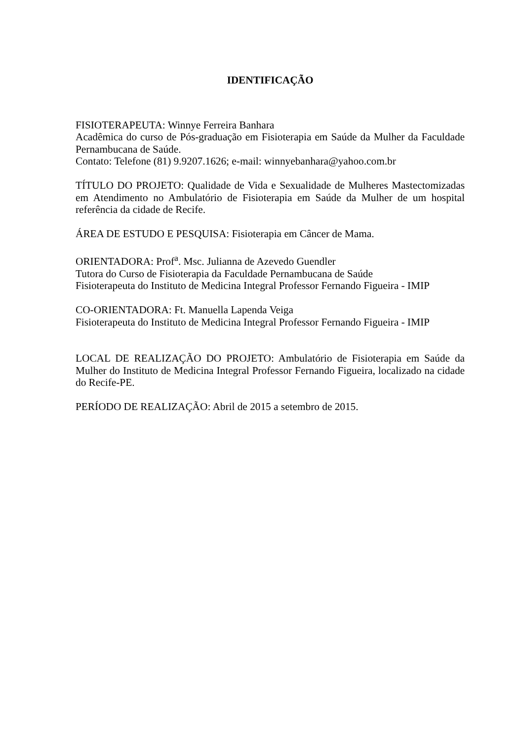IDENTIFICAÇÃO
FISIOTERAPEUTA: Winnye Ferreira Banhara
Acadêmica do curso de Pós-graduação em Fisioterapia em Saúde da Mulher da Faculdade Pernambucana de Saúde.
Contato: Telefone (81) 9.9207.1626; e-mail: winnyebanhara@yahoo.com.br
TÍTULO DO PROJETO: Qualidade de Vida e Sexualidade de Mulheres Mastectomizadas em Atendimento no Ambulatório de Fisioterapia em Saúde da Mulher de um hospital referência da cidade de Recife.
ÁREA DE ESTUDO E PESQUISA: Fisioterapia em Câncer de Mama.
ORIENTADORA: Prof<sup>a</sup>. Msc. Julianna de Azevedo Guendler
Tutora do Curso de Fisioterapia da Faculdade Pernambucana de Saúde
Fisioterapeuta do Instituto de Medicina Integral Professor Fernando Figueira - IMIP
CO-ORIENTADORA: Ft. Manuella Lapenda Veiga
Fisioterapeuta do Instituto de Medicina Integral Professor Fernando Figueira - IMIP
LOCAL DE REALIZAÇÃO DO PROJETO: Ambulatório de Fisioterapia em Saúde da Mulher do Instituto de Medicina Integral Professor Fernando Figueira, localizado na cidade do Recife-PE.
PERÍODO DE REALIZAÇÃO: Abril de 2015 a setembro de 2015.